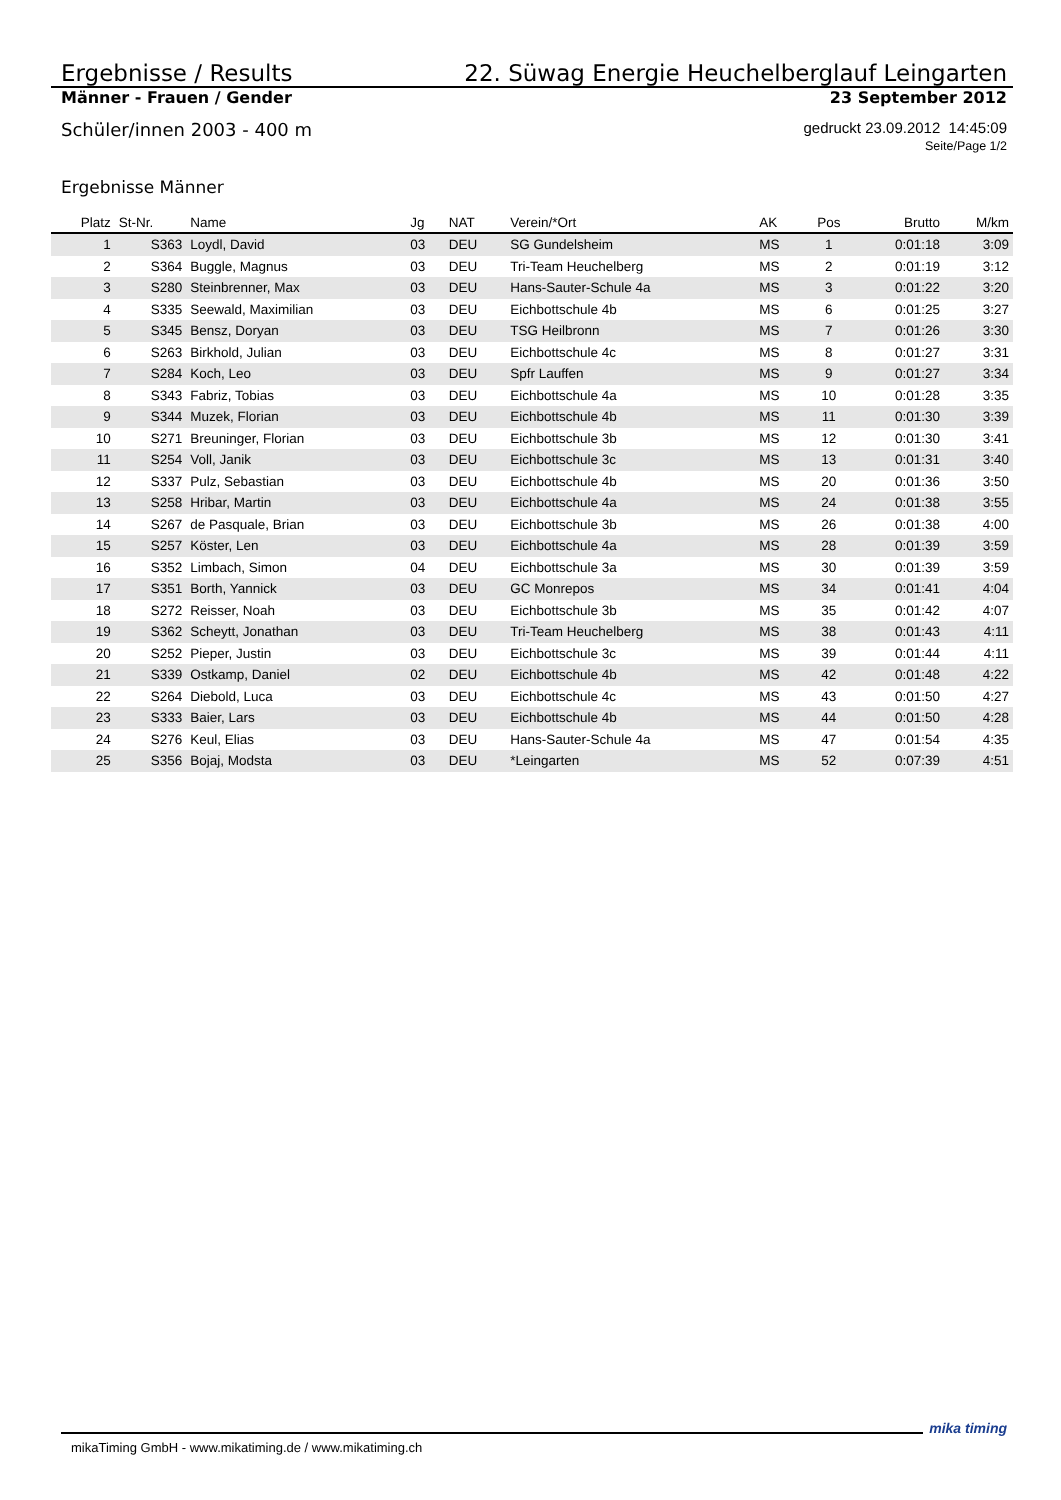Ergebnisse / Results 22. Süwag Energie Heuchelberglauf Leingarten
Männer - Frauen / Gender 23 September 2012
Schüler/innen 2003 - 400 m gedruckt 23.09.2012 14:45:09
Seite/Page 1/2
Ergebnisse Männer
| Platz | St-Nr. | Name | Jg | NAT | Verein/*Ort | AK | Pos | Brutto | M/km |
| --- | --- | --- | --- | --- | --- | --- | --- | --- | --- |
| 1 | S363 | Loydl, David | 03 | DEU | SG Gundelsheim | MS | 1 | 0:01:18 | 3:09 |
| 2 | S364 | Buggle, Magnus | 03 | DEU | Tri-Team Heuchelberg | MS | 2 | 0:01:19 | 3:12 |
| 3 | S280 | Steinbrenner, Max | 03 | DEU | Hans-Sauter-Schule 4a | MS | 3 | 0:01:22 | 3:20 |
| 4 | S335 | Seewald, Maximilian | 03 | DEU | Eichbottschule 4b | MS | 6 | 0:01:25 | 3:27 |
| 5 | S345 | Bensz, Doryan | 03 | DEU | TSG Heilbronn | MS | 7 | 0:01:26 | 3:30 |
| 6 | S263 | Birkhold, Julian | 03 | DEU | Eichbottschule 4c | MS | 8 | 0:01:27 | 3:31 |
| 7 | S284 | Koch, Leo | 03 | DEU | Spfr Lauffen | MS | 9 | 0:01:27 | 3:34 |
| 8 | S343 | Fabriz, Tobias | 03 | DEU | Eichbottschule 4a | MS | 10 | 0:01:28 | 3:35 |
| 9 | S344 | Muzek, Florian | 03 | DEU | Eichbottschule 4b | MS | 11 | 0:01:30 | 3:39 |
| 10 | S271 | Breuninger, Florian | 03 | DEU | Eichbottschule 3b | MS | 12 | 0:01:30 | 3:41 |
| 11 | S254 | Voll, Janik | 03 | DEU | Eichbottschule 3c | MS | 13 | 0:01:31 | 3:40 |
| 12 | S337 | Pulz, Sebastian | 03 | DEU | Eichbottschule 4b | MS | 20 | 0:01:36 | 3:50 |
| 13 | S258 | Hribar, Martin | 03 | DEU | Eichbottschule 4a | MS | 24 | 0:01:38 | 3:55 |
| 14 | S267 | de Pasquale, Brian | 03 | DEU | Eichbottschule 3b | MS | 26 | 0:01:38 | 4:00 |
| 15 | S257 | Köster, Len | 03 | DEU | Eichbottschule 4a | MS | 28 | 0:01:39 | 3:59 |
| 16 | S352 | Limbach, Simon | 04 | DEU | Eichbottschule 3a | MS | 30 | 0:01:39 | 3:59 |
| 17 | S351 | Borth, Yannick | 03 | DEU | GC Monrepos | MS | 34 | 0:01:41 | 4:04 |
| 18 | S272 | Reisser, Noah | 03 | DEU | Eichbottschule 3b | MS | 35 | 0:01:42 | 4:07 |
| 19 | S362 | Scheytt, Jonathan | 03 | DEU | Tri-Team Heuchelberg | MS | 38 | 0:01:43 | 4:11 |
| 20 | S252 | Pieper, Justin | 03 | DEU | Eichbottschule 3c | MS | 39 | 0:01:44 | 4:11 |
| 21 | S339 | Ostkamp, Daniel | 02 | DEU | Eichbottschule 4b | MS | 42 | 0:01:48 | 4:22 |
| 22 | S264 | Diebold, Luca | 03 | DEU | Eichbottschule 4c | MS | 43 | 0:01:50 | 4:27 |
| 23 | S333 | Baier, Lars | 03 | DEU | Eichbottschule 4b | MS | 44 | 0:01:50 | 4:28 |
| 24 | S276 | Keul, Elias | 03 | DEU | Hans-Sauter-Schule 4a | MS | 47 | 0:01:54 | 4:35 |
| 25 | S356 | Bojaj, Modsta | 03 | DEU | *Leingarten | MS | 52 | 0:07:39 | 4:51 |
mikaTiming GmbH - www.mikatiming.de / www.mikatiming.ch
mika timing